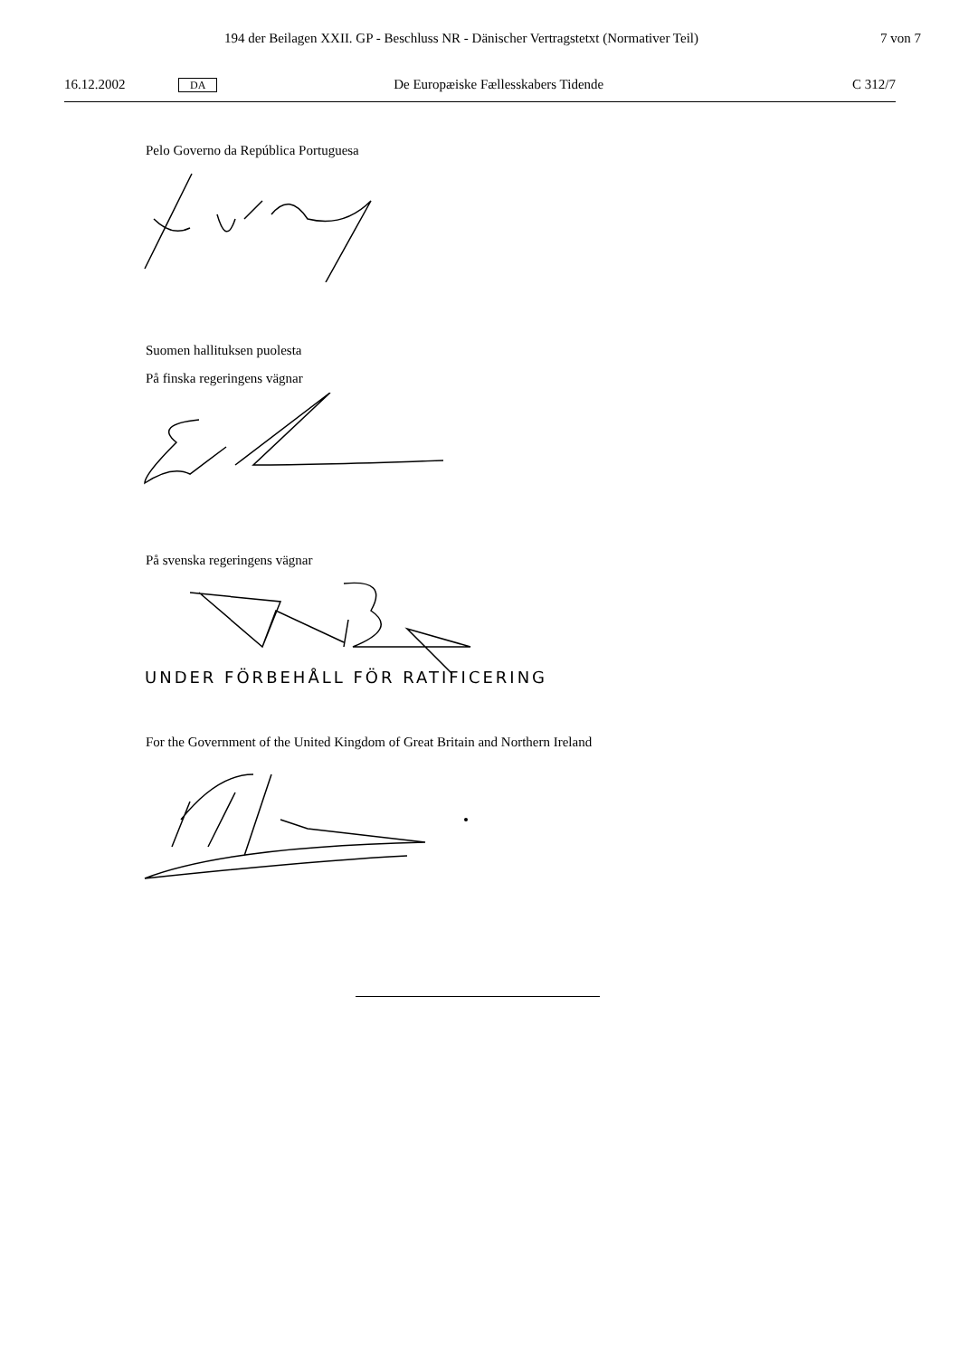194 der Beilagen XXII. GP - Beschluss NR - Dänischer Vertragstetxt (Normativer Teil) 7 von 7
16.12.2002 DA De Europæiske Fællesskabers Tidende C 312/7
Pelo Governo da República Portuguesa
Suomen hallituksen puolesta
På finska regeringens vägnar
På svenska regeringens vägnar
UNDER FÖRBEHÅLL FÖR RATIFICERING
For the Government of the United Kingdom of Great Britain and Northern Ireland